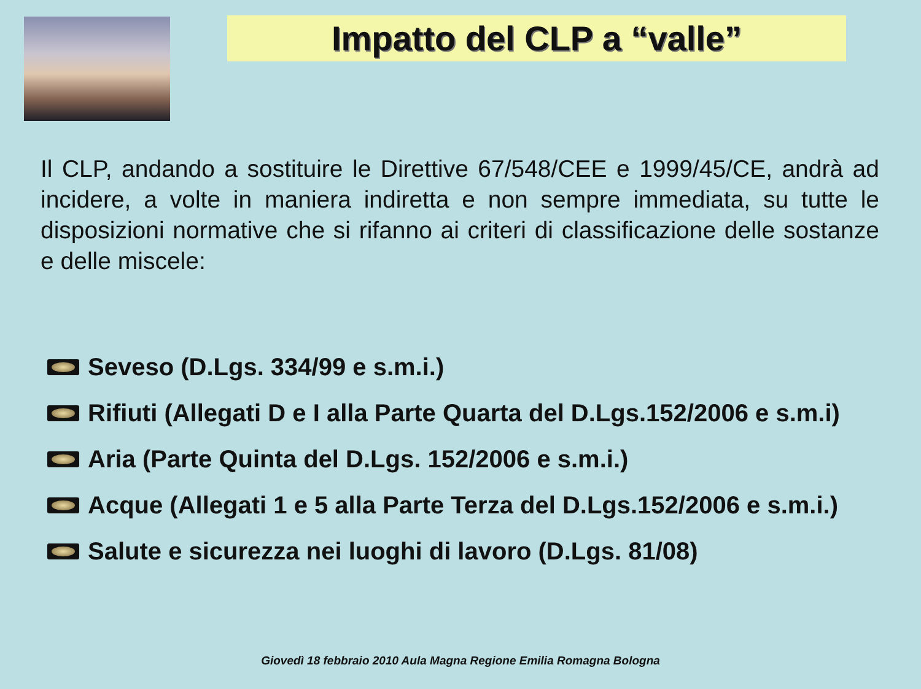Impatto del CLP a “valle”
Il CLP, andando a sostituire le Direttive 67/548/CEE e 1999/45/CE, andrà ad incidere, a volte in maniera indiretta e non sempre immediata, su tutte le disposizioni normative che si rifanno ai criteri di classificazione delle sostanze e delle miscele:
Seveso (D.Lgs. 334/99 e s.m.i.)
Rifiuti (Allegati D e I alla Parte Quarta del D.Lgs.152/2006 e s.m.i)
Aria (Parte Quinta del D.Lgs. 152/2006 e s.m.i.)
Acque (Allegati 1 e 5 alla Parte Terza del D.Lgs.152/2006 e s.m.i.)
Salute e sicurezza nei luoghi di lavoro (D.Lgs. 81/08)
Giovedì 18 febbraio 2010 Aula Magna Regione Emilia Romagna Bologna